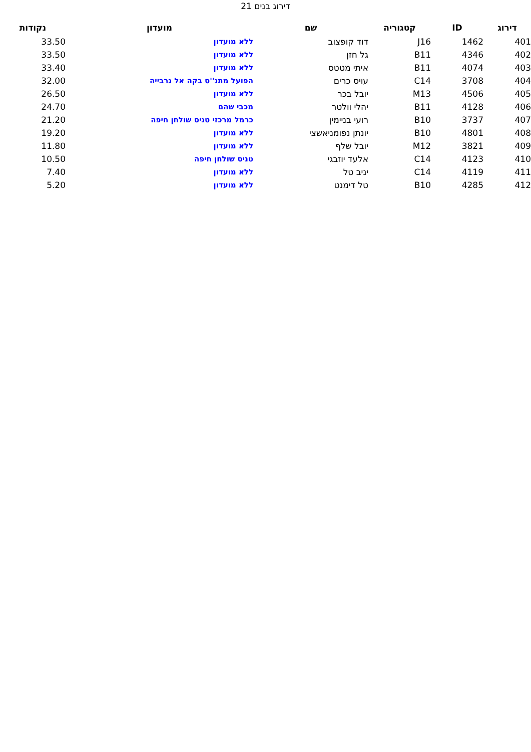דירוג בנים 21
| דירוג | ID | קטגוריה | שם | מועדון | נקודות |
| --- | --- | --- | --- | --- | --- |
| 401 | 1462 | J16 | דוד קופצוב | ללא מועדון | 33.50 |
| 402 | 4346 | B11 | גל חזן | ללא מועדון | 33.50 |
| 403 | 4074 | B11 | איתי מטטס | ללא מועדון | 33.40 |
| 404 | 3708 | C14 | עויס כרים | הפועל מתנ''ס בקה אל גרבייה | 32.00 |
| 405 | 4506 | M13 | יובל בכר | ללא מועדון | 26.50 |
| 406 | 4128 | B11 | יהלי וולטר | מכבי שהם | 24.70 |
| 407 | 3737 | B10 | רועי בניימין | כרמל מרכזי טניס שולחן חיפה | 21.20 |
| 408 | 4801 | B10 | יונתן נפומניאשצי | ללא מועדון | 19.20 |
| 409 | 3821 | M12 | יובל שלף | ללא מועדון | 11.80 |
| 410 | 4123 | C14 | אלעד יוזבגי | טניס שולחן חיפה | 10.50 |
| 411 | 4119 | C14 | יניב טל | ללא מועדון | 7.40 |
| 412 | 4285 | B10 | טל דימנט | ללא מועדון | 5.20 |